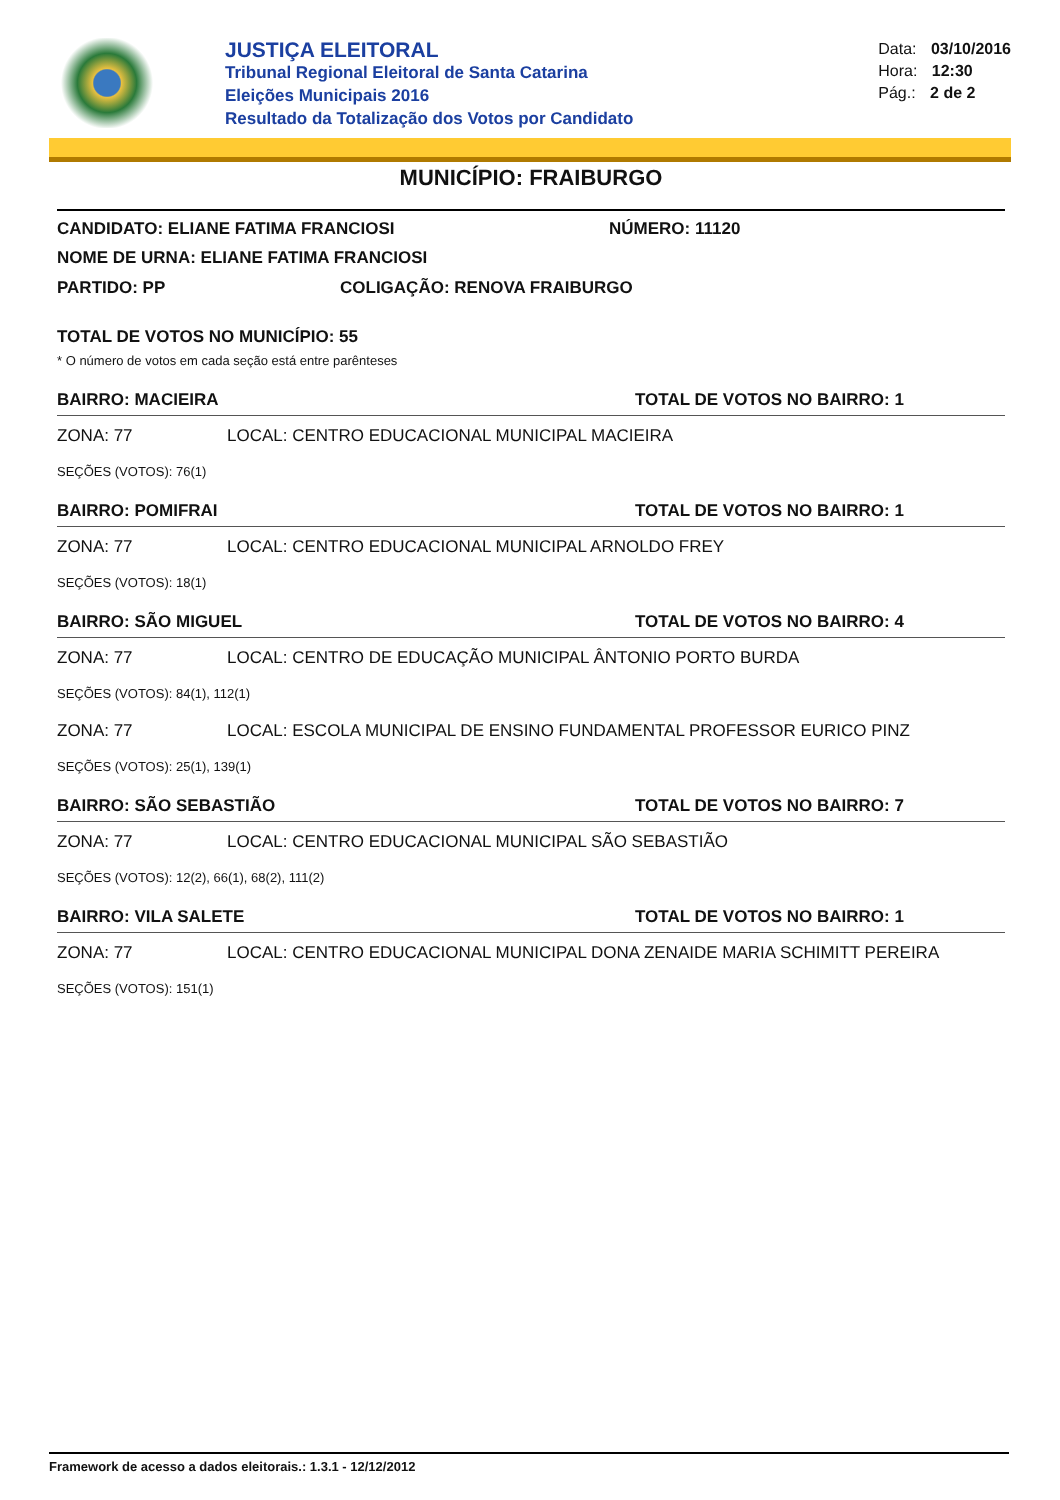JUSTIÇA ELEITORAL
Tribunal Regional Eleitoral de Santa Catarina
Eleições Municipais 2016
Resultado da Totalização dos Votos por Candidato
Data: 03/10/2016
Hora: 12:30
Pág.: 2 de 2
MUNICÍPIO: FRAIBURGO
CANDIDATO: ELIANE FATIMA FRANCIOSI NÚMERO: 11120
NOME DE URNA: ELIANE FATIMA FRANCIOSI
PARTIDO: PP COLIGAÇÃO: RENOVA FRAIBURGO
TOTAL DE VOTOS NO MUNICÍPIO: 55
* O número de votos em cada seção está entre parênteses
BAIRRO: MACIEIRA TOTAL DE VOTOS NO BAIRRO: 1
ZONA: 77 LOCAL: CENTRO EDUCACIONAL MUNICIPAL MACIEIRA
SEÇÕES (VOTOS): 76(1)
BAIRRO: POMIFRAI TOTAL DE VOTOS NO BAIRRO: 1
ZONA: 77 LOCAL: CENTRO EDUCACIONAL MUNICIPAL ARNOLDO FREY
SEÇÕES (VOTOS): 18(1)
BAIRRO: SÃO MIGUEL TOTAL DE VOTOS NO BAIRRO: 4
ZONA: 77 LOCAL: CENTRO DE EDUCAÇÃO MUNICIPAL ÂNTONIO PORTO BURDA
SEÇÕES (VOTOS): 84(1), 112(1)
ZONA: 77 LOCAL: ESCOLA MUNICIPAL DE ENSINO FUNDAMENTAL PROFESSOR EURICO PINZ
SEÇÕES (VOTOS): 25(1), 139(1)
BAIRRO: SÃO SEBASTIÃO TOTAL DE VOTOS NO BAIRRO: 7
ZONA: 77 LOCAL: CENTRO EDUCACIONAL MUNICIPAL SÃO SEBASTIÃO
SEÇÕES (VOTOS): 12(2), 66(1), 68(2), 111(2)
BAIRRO: VILA SALETE TOTAL DE VOTOS NO BAIRRO: 1
ZONA: 77 LOCAL: CENTRO EDUCACIONAL MUNICIPAL DONA ZENAIDE MARIA SCHIMITT PEREIRA
SEÇÕES (VOTOS): 151(1)
Framework de acesso a dados eleitorais.: 1.3.1 - 12/12/2012